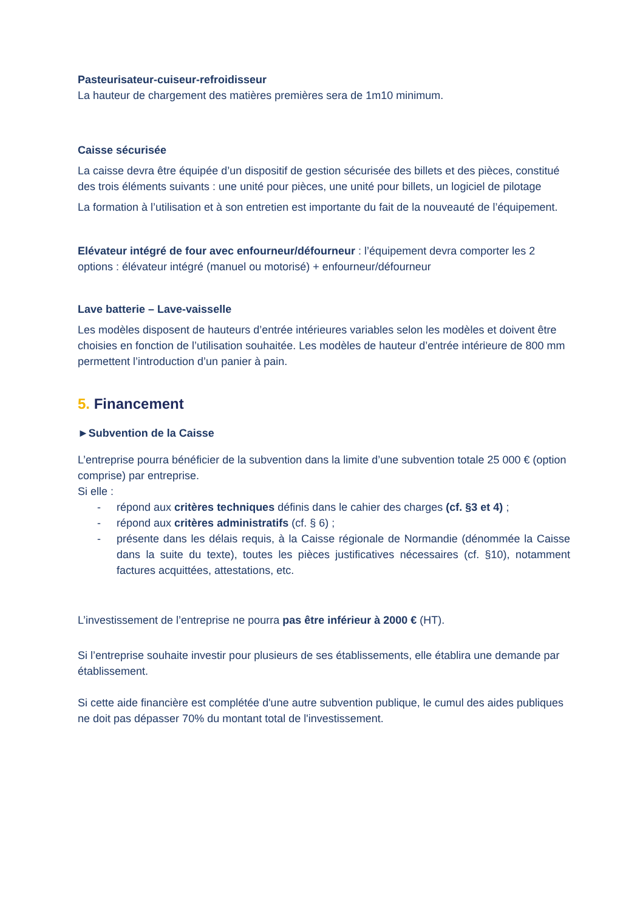Pasteurisateur-cuiseur-refroidisseur
La hauteur de chargement des matières premières sera de 1m10 minimum.
Caisse sécurisée
La caisse devra être équipée d’un dispositif de gestion sécurisée des billets et des pièces, constitué des trois éléments suivants : une unité pour pièces, une unité pour billets, un logiciel de pilotage
La formation à l’utilisation et à son entretien est importante du fait de la nouveauté de l’équipement.
Elévateur intégré de four avec enfourneur/défourneur : l’équipement devra comporter les 2 options : élévateur intégré (manuel ou motorisé) + enfourneur/défourneur
Lave batterie – Lave-vaisselle
Les modèles disposent de hauteurs d’entrée intérieures variables selon les modèles et doivent être choisies en fonction de l’utilisation souhaitée. Les modèles de hauteur d’entrée intérieure de 800 mm permettent l’introduction d’un panier à pain.
5. Financement
►Subvention de la Caisse
L’entreprise pourra bénéficier de la subvention dans la limite d’une subvention totale 25 000 € (option comprise) par entreprise.
Si elle :
- répond aux critères techniques définis dans le cahier des charges (cf. §3 et 4) ;
- répond aux critères administratifs (cf. § 6) ;
- présente dans les délais requis, à la Caisse régionale de Normandie (dénommée la Caisse dans la suite du texte), toutes les pièces justificatives nécessaires (cf. §10), notamment factures acquittées, attestations, etc.
L’investissement de l’entreprise ne pourra pas être inférieur à 2000 € (HT).
Si l’entreprise souhaite investir pour plusieurs de ses établissements, elle établira une demande par établissement.
Si cette aide financière est complétée d'une autre subvention publique, le cumul des aides publiques ne doit pas dépasser 70% du montant total de l'investissement.